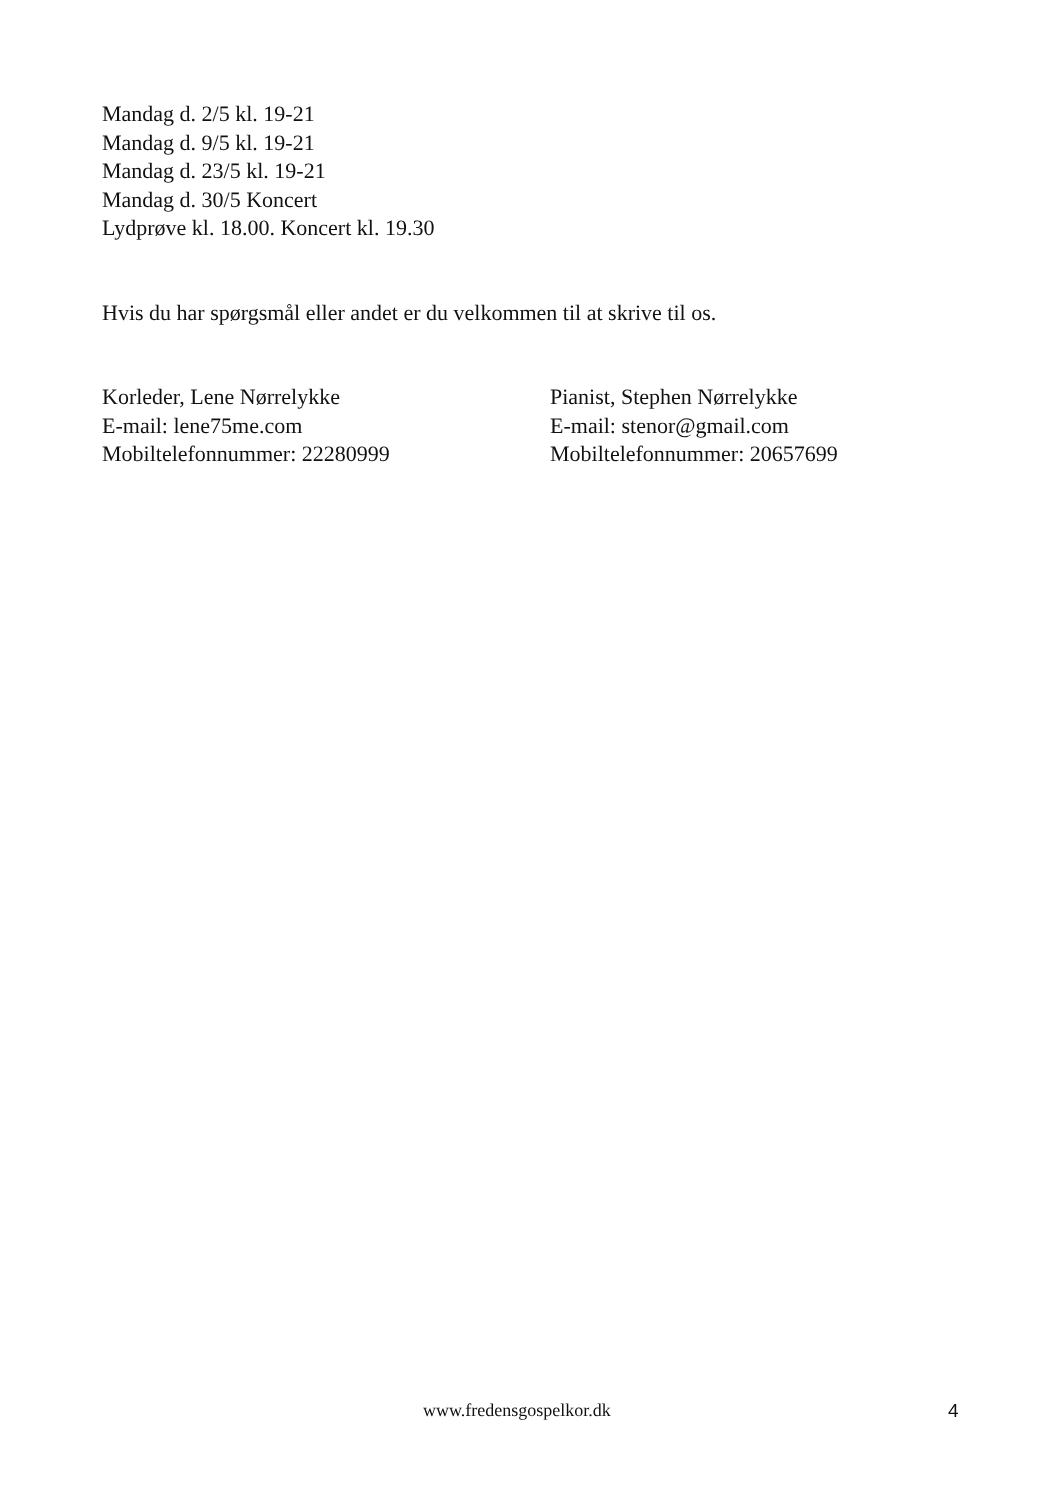Mandag d. 2/5 kl. 19-21
Mandag d. 9/5 kl. 19-21
Mandag d. 23/5 kl. 19-21
Mandag d. 30/5 Koncert
Lydprøve kl. 18.00. Koncert kl. 19.30
Hvis du har spørgsmål eller andet er du velkommen til at skrive til os.
Korleder, Lene Nørrelykke
E-mail: lene75me.com
Mobiltelefonnummer: 22280999
Pianist, Stephen Nørrelykke
E-mail: stenor@gmail.com
Mobiltelefonnummer: 20657699
www.fredensgospelkor.dk 4